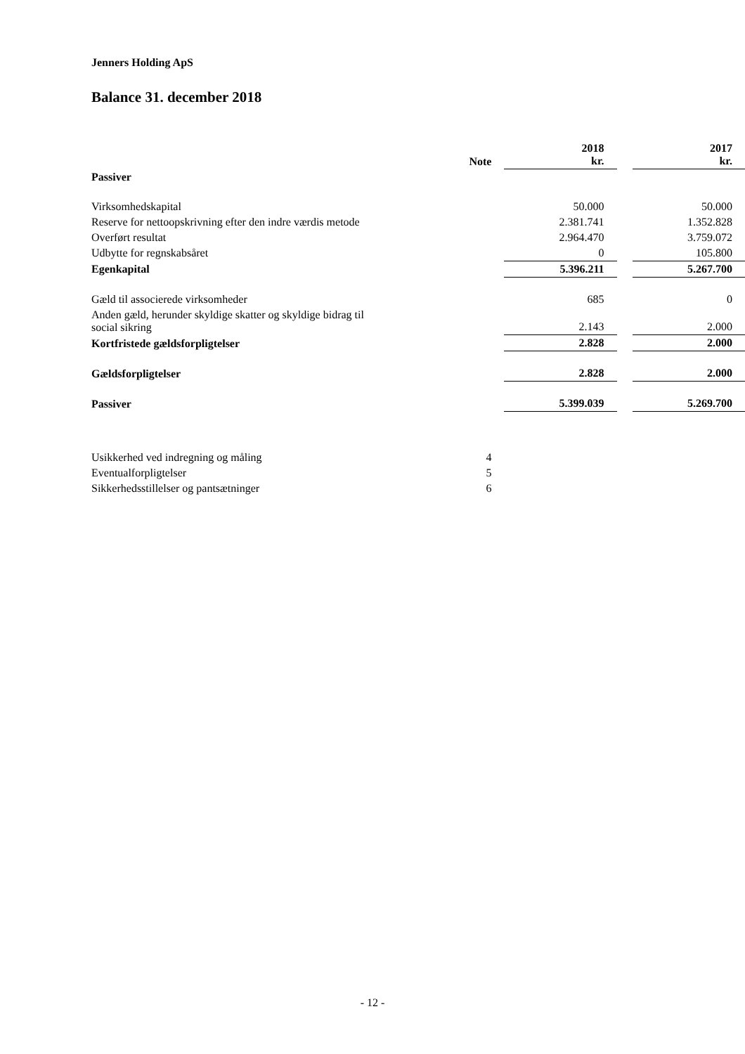Jenners Holding ApS
Balance 31. december 2018
| | Note | 2018 kr. | | 2017 kr. |
| --- | --- | --- | --- | --- |
| Passiver | | | | |
| Virksomhedskapital | | 50.000 | | 50.000 |
| Reserve for nettoopskrivning efter den indre værdis metode | | 2.381.741 | | 1.352.828 |
| Overført resultat | | 2.964.470 | | 3.759.072 |
| Udbytte for regnskabsåret | | 0 | | 105.800 |
| Egenkapital | | 5.396.211 | | 5.267.700 |
| Gæld til associerede virksomheder | | 685 | | 0 |
| Anden gæld, herunder skyldige skatter og skyldige bidrag til social sikring | | 2.143 | | 2.000 |
| Kortfristede gældsforpligtelser | | 2.828 | | 2.000 |
| Gældsforpligtelser | | 2.828 | | 2.000 |
| Passiver | | 5.399.039 | | 5.269.700 |
| Usikkerhed ved indregning og måling | 4 | | | |
| Eventualforpligtelser | 5 | | | |
| Sikkerhedsstillelser og pantsætninger | 6 | | | |
- 12 -